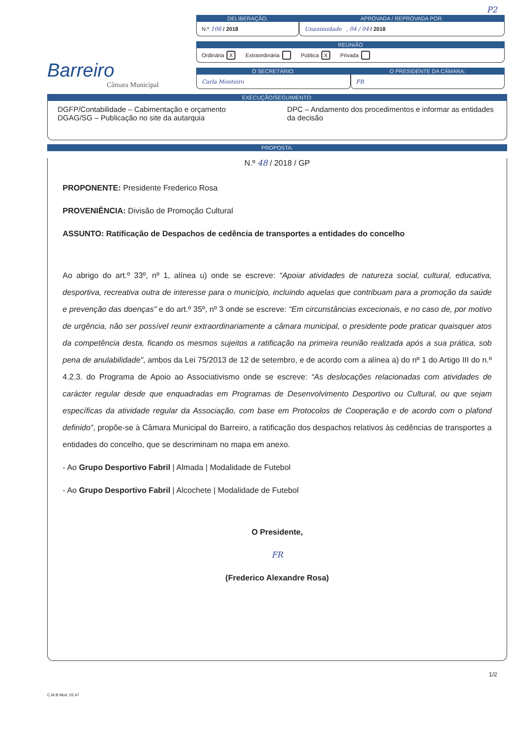P2
Barreiro
Câmara Municipal
DELIBERAÇÃO:
N.º 106 / 2018
APROVADA / REPROVADA POR:
Unanimidade , 04 / 04 / 2018
REUNIÃO
Ordinária X Extraordinária Pública X Privada
O SECRETÁRIO:
Carla Monteiro
O PRESIDENTE DA CÂMARA:
FR
EXECUÇÃO/SEGUIMENTO:
DGFP/Contabilidade – Cabimentação e orçamento
DGAG/SG – Publicação no site da autarquia
DPC – Andamento dos procedimentos e informar as entidades da decisão
PROPOSTA:
N.º 48 / 2018 / GP
PROPONENTE: Presidente Frederico Rosa
PROVENIÊNCIA: Divisão de Promoção Cultural
ASSUNTO: Ratificação de Despachos de cedência de transportes a entidades do concelho
Ao abrigo do art.º 33º, nº 1, alínea u) onde se escreve: “Apoiar atividades de natureza social, cultural, educativa, desportiva, recreativa outra de interesse para o município, incluindo aquelas que contribuam para a promoção da saúde e prevenção das doenças” e do art.º 35º, nº 3 onde se escreve: “Em circunstâncias excecionais, e no caso de, por motivo de urgência, não ser possível reunir extraordinariamente a câmara municipal, o presidente pode praticar quaisquer atos da competência desta, ficando os mesmos sujeitos a ratificação na primeira reunião realizada após a sua prática, sob pena de anulabilidade”, ambos da Lei 75/2013 de 12 de setembro, e de acordo com a alínea a) do nº 1 do Artigo III do n.º 4.2.3. do Programa de Apoio ao Associativismo onde se escreve: “As deslocações relacionadas com atividades de carácter regular desde que enquadradas em Programas de Desenvolvimento Desportivo ou Cultural, ou que sejam específicas da atividade regular da Associação, com base em Protocolos de Cooperação e de acordo com o plafond definido”, propõe-se à Câmara Municipal do Barreiro, a ratificação dos despachos relativos às cedências de transportes a entidades do concelho, que se descriminam no mapa em anexo.
- Ao Grupo Desportivo Fabril | Almada | Modalidade de Futebol
- Ao Grupo Desportivo Fabril | Alcochete | Modalidade de Futebol
O Presidente,
FR
(Frederico Alexandre Rosa)
1/2
C.M.B Mod. 02.47